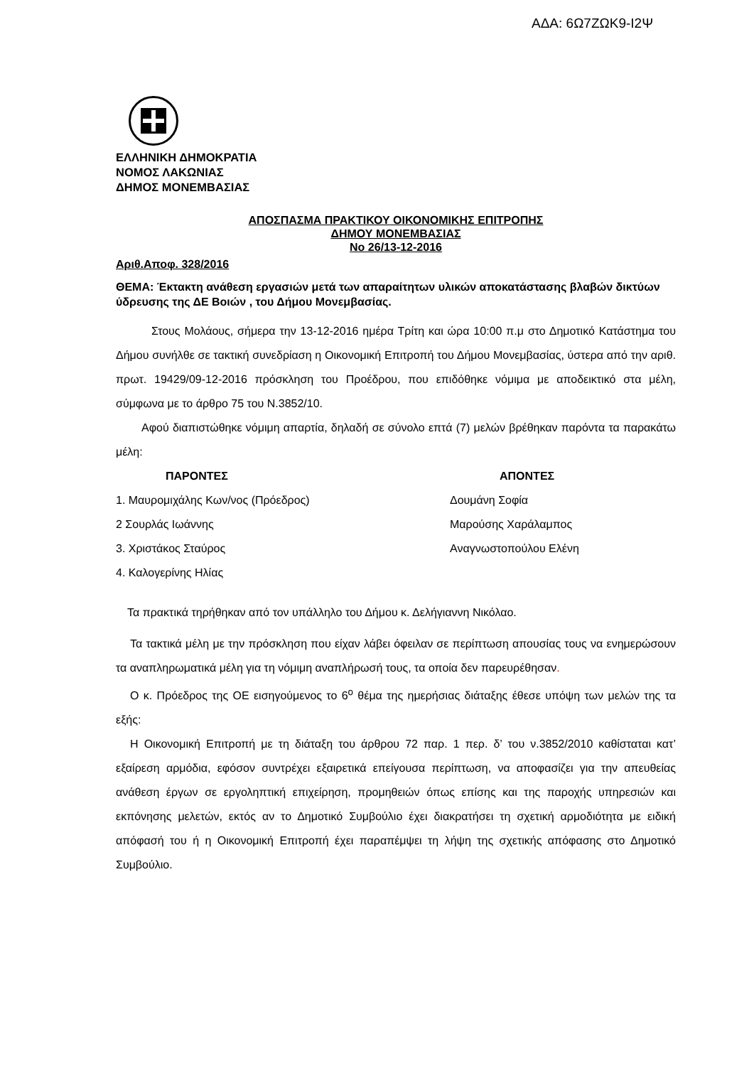ΑΔΑ: 6Ω7ΖΩΚ9-Ι2Ψ
ΕΛΛΗΝΙΚΗ ΔΗΜΟΚΡΑΤΙΑ
ΝΟΜΟΣ ΛΑΚΩΝΙΑΣ
ΔΗΜΟΣ ΜΟΝΕΜΒΑΣΙΑΣ
ΑΠΟΣΠΑΣΜΑ ΠΡΑΚΤΙΚΟΥ ΟΙΚΟΝΟΜΙΚΗΣ ΕΠΙΤΡΟΠΗΣ
ΔΗΜΟΥ ΜΟΝΕΜΒΑΣΙΑΣ
Νο 26/13-12-2016
Αριθ.Αποφ. 328/2016
ΘΕΜΑ: Έκτακτη ανάθεση εργασιών μετά των απαραίτητων υλικών αποκατάστασης βλαβών δικτύων ύδρευσης της ΔΕ Βοιών , του Δήμου Μονεμβασίας.
Στους Μολάους, σήμερα την 13-12-2016 ημέρα Τρίτη και ώρα 10:00 π.μ στο Δημοτικό Κατάστημα του Δήμου συνήλθε σε τακτική συνεδρίαση η Οικονομική Επιτροπή του Δήμου Μονεμβασίας, ύστερα από την αριθ. πρωτ. 19429/09-12-2016 πρόσκληση του Προέδρου, που επιδόθηκε νόμιμα με αποδεικτικό στα μέλη, σύμφωνα με το άρθρο 75 του Ν.3852/10.
Αφού διαπιστώθηκε νόμιμη απαρτία, δηλαδή σε σύνολο επτά (7) μελών βρέθηκαν παρόντα τα παρακάτω μέλη:
| ΠΑΡΟΝΤΕΣ | ΑΠΟΝΤΕΣ |
| --- | --- |
| 1. Μαυρομιχάλης Κων/νος (Πρόεδρος) | Δουμάνη Σοφία |
| 2 Σουρλάς Ιωάννης | Μαρούσης Χαράλαμπος |
| 3. Χριστάκος Σταύρος | Αναγνωστοπούλου Ελένη |
| 4. Καλογερίνης Ηλίας | |
Τα πρακτικά τηρήθηκαν από τον υπάλληλο του Δήμου κ. Δελήγιαννη Νικόλαο.
Τα τακτικά μέλη με την πρόσκληση που είχαν λάβει όφειλαν σε περίπτωση απουσίας τους να ενημερώσουν τα αναπληρωματικά μέλη για τη νόμιμη αναπλήρωσή τους, τα οποία δεν παρευρέθησαν.
Ο κ. Πρόεδρος της ΟΕ εισηγούμενος το 6<sup>ο</sup> θέμα της ημερήσιας διάταξης έθεσε υπόψη των μελών της τα εξής:
Η Οικονομική Επιτροπή με τη διάταξη του άρθρου 72 παρ. 1 περ. δ’ του ν.3852/2010 καθίσταται κατ’ εξαίρεση αρμόδια, εφόσον συντρέχει εξαιρετικά επείγουσα περίπτωση, να αποφασίζει για την απευθείας ανάθεση έργων σε εργοληπτική επιχείρηση, προμηθειών όπως επίσης και της παροχής υπηρεσιών και εκπόνησης μελετών, εκτός αν το Δημοτικό Συμβούλιο έχει διακρατήσει τη σχετική αρμοδιότητα με ειδική απόφασή του ή η Οικονομική Επιτροπή έχει παραπέμψει τη λήψη της σχετικής απόφασης στο Δημοτικό Συμβούλιο.